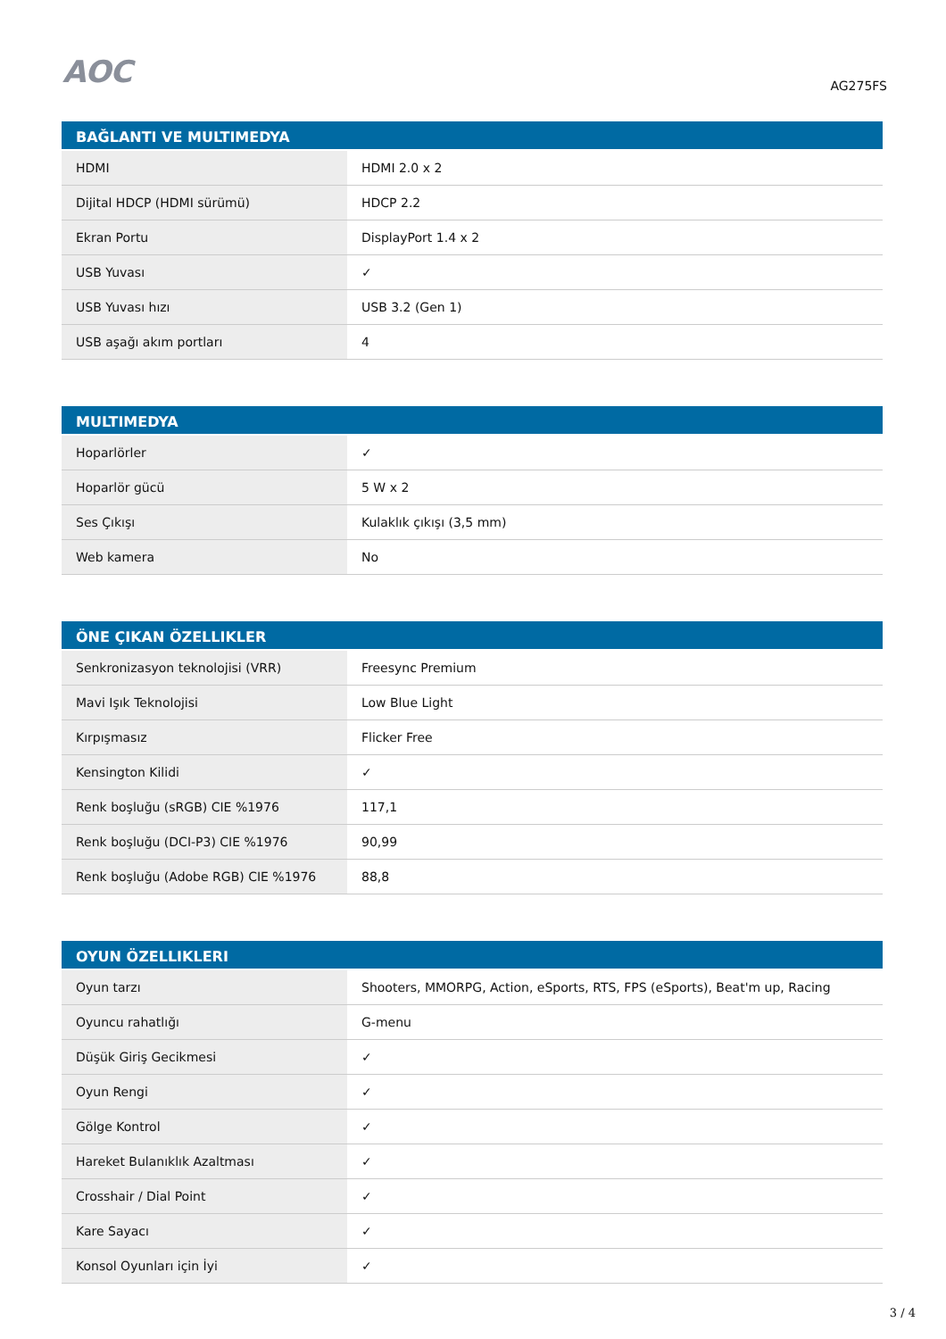AOC
AG275FS
| BAĞLANTI VE MULTIMEDYA | |
| --- | --- |
| HDMI | HDMI 2.0 x 2 |
| Dijital HDCP (HDMI sürümü) | HDCP 2.2 |
| Ekran Portu | DisplayPort 1.4 x 2 |
| USB Yuvası | ✓ |
| USB Yuvası hızı | USB 3.2 (Gen 1) |
| USB aşağı akım portları | 4 |
| MULTIMEDYA | |
| --- | --- |
| Hoparlörler | ✓ |
| Hoparlör gücü | 5 W x 2 |
| Ses Çıkışı | Kulaklık çıkışı (3,5 mm) |
| Web kamera | No |
| ÖNE ÇIKAN ÖZELLIKLER | |
| --- | --- |
| Senkronizasyon teknolojisi (VRR) | Freesync Premium |
| Mavi Işık Teknolojisi | Low Blue Light |
| Kırpışmasız | Flicker Free |
| Kensington Kilidi | ✓ |
| Renk boşluğu (sRGB) CIE %1976 | 117,1 |
| Renk boşluğu (DCI-P3) CIE %1976 | 90,99 |
| Renk boşluğu (Adobe RGB) CIE %1976 | 88,8 |
| OYUN ÖZELLIKLERI | |
| --- | --- |
| Oyun tarzı | Shooters, MMORPG, Action, eSports, RTS, FPS (eSports), Beat'm up, Racing |
| Oyuncu rahatlığı | G-menu |
| Düşük Giriş Gecikmesi | ✓ |
| Oyun Rengi | ✓ |
| Gölge Kontrol | ✓ |
| Hareket Bulanıklık Azaltması | ✓ |
| Crosshair / Dial Point | ✓ |
| Kare Sayacı | ✓ |
| Konsol Oyunları için İyi | ✓ |
3 / 4